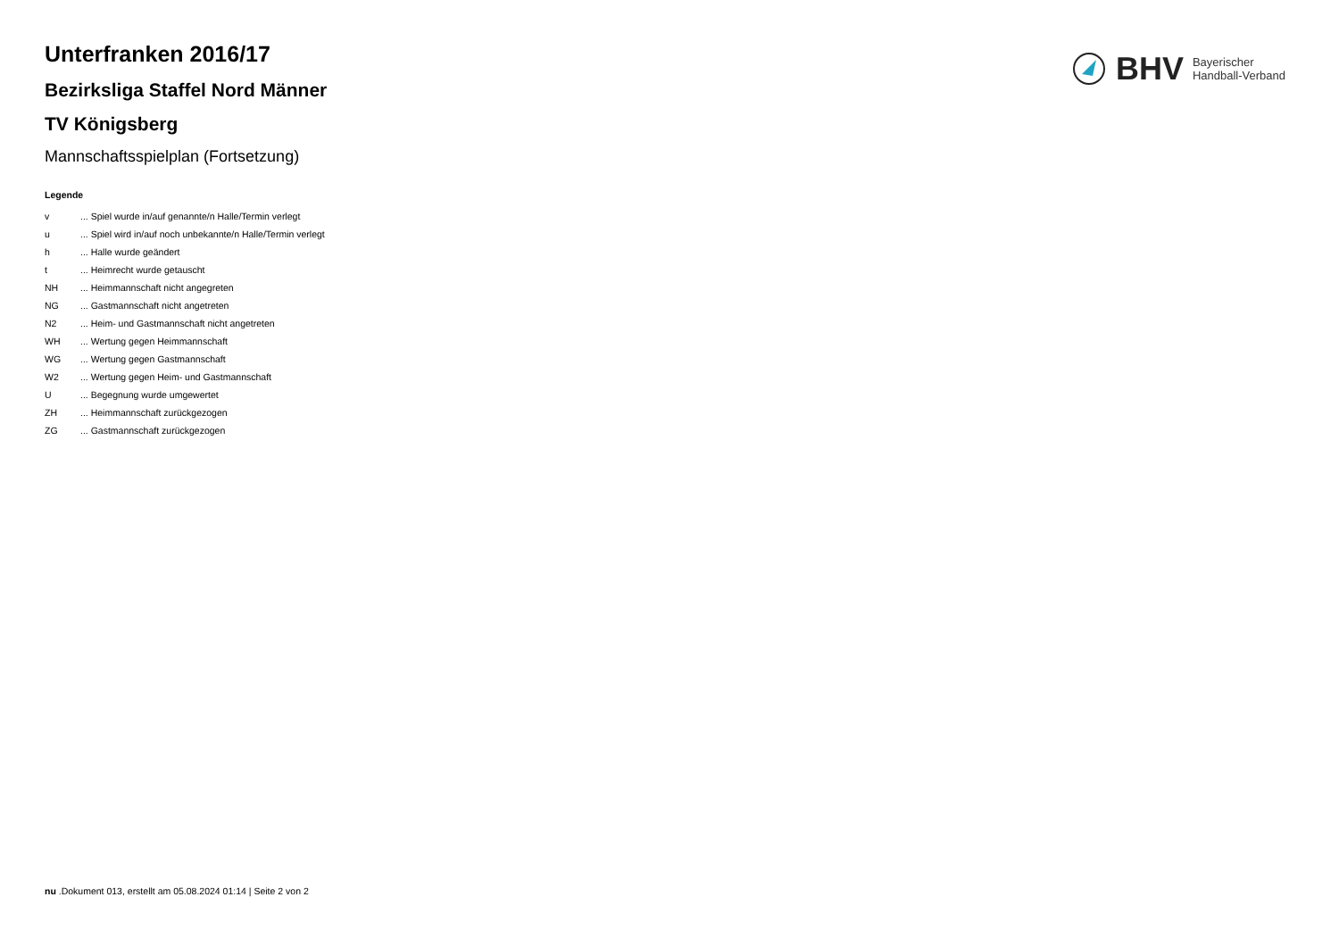BHV Bayerischer
Handball-Verband
Unterfranken 2016/17
Bezirksliga Staffel Nord Männer
TV Königsberg
Mannschaftsspielplan (Fortsetzung)
Legende
| v | ... Spiel wurde in/auf genannte/n Halle/Termin verlegt |
| u | ... Spiel wird in/auf noch unbekannte/n Halle/Termin verlegt |
| h | ... Halle wurde geändert |
| t | ... Heimrecht wurde getauscht |
| NH | ... Heimmannschaft nicht angegreten |
| NG | ... Gastmannschaft nicht angetreten |
| N2 | ... Heim- und Gastmannschaft nicht angetreten |
| WH | ... Wertung gegen Heimmannschaft |
| WG | ... Wertung gegen Gastmannschaft |
| W2 | ... Wertung gegen Heim- und Gastmannschaft |
| U | ... Begegnung wurde umgewertet |
| ZH | ... Heimmannschaft zurückgezogen |
| ZG | ... Gastmannschaft zurückgezogen |
nu .Dokument 013, erstellt am 05.08.2024 01:14 | Seite 2 von 2